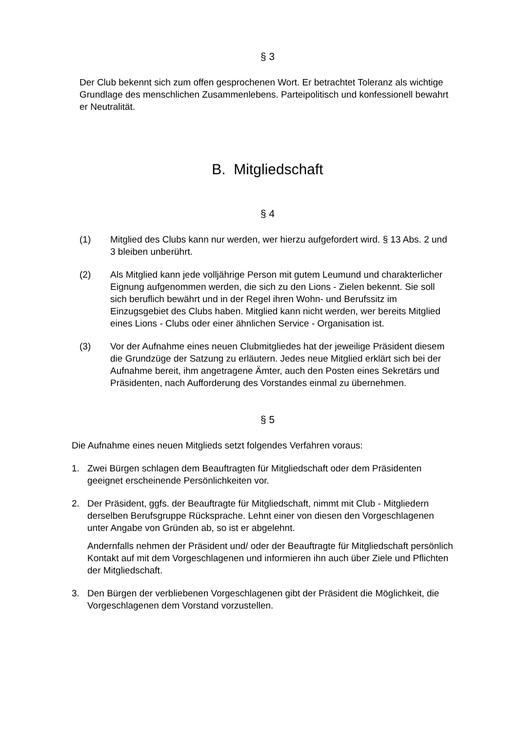§ 3
Der Club bekennt sich zum offen gesprochenen Wort. Er betrachtet Toleranz als wichtige Grundlage des menschlichen Zusammenlebens. Parteipolitisch und konfessionell bewahrt er Neutralität.
B. Mitgliedschaft
§ 4
(1) Mitglied des Clubs kann nur werden, wer hierzu aufgefordert wird. § 13 Abs. 2 und 3 bleiben unberührt.
(2) Als Mitglied kann jede volljährige Person mit gutem Leumund und charakterlicher Eignung aufgenommen werden, die sich zu den Lions - Zielen bekennt. Sie soll sich beruflich bewährt und in der Regel ihren Wohn- und Berufssitz im Einzugsgebiet des Clubs haben. Mitglied kann nicht werden, wer bereits Mitglied eines Lions - Clubs oder einer ähnlichen Service - Organisation ist.
(3) Vor der Aufnahme eines neuen Clubmitgliedes hat der jeweilige Präsident diesem die Grundzüge der Satzung zu erläutern. Jedes neue Mitglied erklärt sich bei der Aufnahme bereit, ihm angetragene Ämter, auch den Posten eines Sekretärs und Präsidenten, nach Aufforderung des Vorstandes einmal zu übernehmen.
§ 5
Die Aufnahme eines neuen Mitglieds setzt folgendes Verfahren voraus:
1. Zwei Bürgen schlagen dem Beauftragten für Mitgliedschaft oder dem Präsidenten geeignet erscheinende Persönlichkeiten vor.
2. Der Präsident, ggfs. der Beauftragte für Mitgliedschaft, nimmt mit Club - Mitgliedern derselben Berufsgruppe Rücksprache. Lehnt einer von diesen den Vorgeschlagenen unter Angabe von Gründen ab, so ist er abgelehnt.
Andernfalls nehmen der Präsident und/ oder der Beauftragte für Mitgliedschaft persönlich Kontakt auf mit dem Vorgeschlagenen und informieren ihn auch über Ziele und Pflichten der Mitgliedschaft.
3. Den Bürgen der verbliebenen Vorgeschlagenen gibt der Präsident die Möglichkeit, die Vorgeschlagenen dem Vorstand vorzustellen.